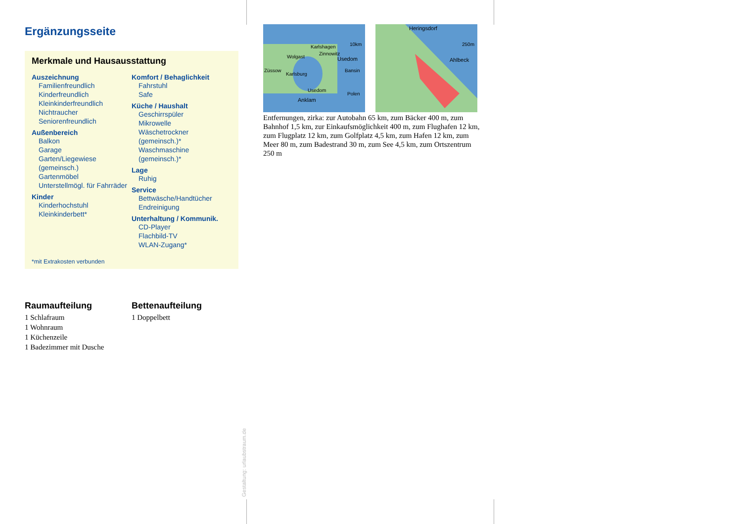Ergänzungsseite
Merkmale und Hausausstattung
Auszeichnung
Familienfreundlich
Kinderfreundlich
Kleinkinderfreundlich
Nichtraucher
Seniorenfreundlich
Außenbereich
Balkon
Garage
Garten/Liegewiese (gemeinsch.)
Gartenmöbel
Unterstellmögl. für Fahrräder
Kinder
Kinderhochstuhl
Kleinkinderbett*
Komfort / Behaglichkeit
Fahrstuhl
Safe
Küche / Haushalt
Geschirrspüler
Mikrowelle
Wäschetrockner (gemeinsch.)*
Waschmaschine (gemeinsch.)*
Lage
Ruhig
Service
Bettwäsche/Handtücher
Endreinigung
Unterhaltung / Kommunik.
CD-Player
Flachbild-TV
WLAN-Zugang*
*mit Extrakosten verbunden
Raumaufteilung
1 Schlafraum
1 Wohnraum
1 Küchenzeile
1 Badezimmer mit Dusche
Bettenaufteilung
1 Doppelbett
Karlshagen
Zinnowitz
Wolgast Usedom
Züssow
Karlsburg
Bansin
Usedom
Anklam
Polen
10km
Heringsdorf
Ahlbeck
250m
Entfernungen, zirka: zur Autobahn 65 km, zum Bäcker 400 m, zum Bahnhof 1,5 km, zur Einkaufsmöglichkeit 400 m, zum Flughafen 12 km, zum Flugplatz 12 km, zum Golfplatz 4,5 km, zum Hafen 12 km, zum Meer 80 m, zum Badestrand 30 m, zum See 4,5 km, zum Ortszentrum 250 m
Gestaltung: urlaubstraum.de